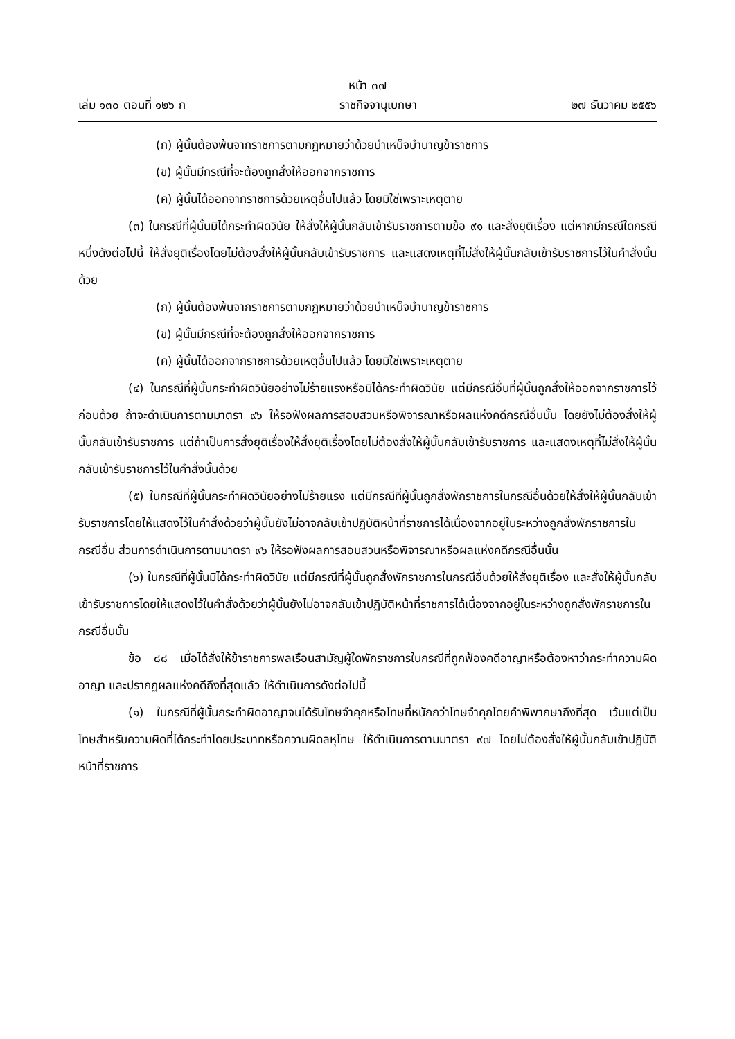หน้า ๓๗
เล่ม ๑๓๐ ตอนที่ ๑๒๖ ก ราชกิจจานุเบกษา ๒๗ ธันวาคม ๒๕๕๖
(ก) ผู้นั้นต้องพ้นจากราชการตามกฎหมายว่าด้วยบำเหน็จบำนาญข้าราชการ
(ข) ผู้นั้นมีกรณีที่จะต้องถูกสั่งให้ออกจากราชการ
(ค) ผู้นั้นได้ออกจากราชการด้วยเหตุอื่นไปแล้ว โดยมิใช่เพราะเหตุตาย
(๓) ในกรณีที่ผู้นั้นมิได้กระทำผิดวินัย ให้สั่งให้ผู้นั้นกลับเข้ารับราชการตามข้อ ๙๑ และสั่งยุติเรื่อง แต่หากมีกรณีใดกรณีหนึ่งดังต่อไปนี้ ให้สั่งยุติเรื่องโดยไม่ต้องสั่งให้ผู้นั้นกลับเข้ารับราชการ และแสดงเหตุที่ไม่สั่งให้ผู้นั้นกลับเข้ารับราชการไว้ในคำสั่งนั้นด้วย
(ก) ผู้นั้นต้องพ้นจากราชการตามกฎหมายว่าด้วยบำเหน็จบำนาญข้าราชการ
(ข) ผู้นั้นมีกรณีที่จะต้องถูกสั่งให้ออกจากราชการ
(ค) ผู้นั้นได้ออกจากราชการด้วยเหตุอื่นไปแล้ว โดยมิใช่เพราะเหตุตาย
(๔) ในกรณีที่ผู้นั้นกระทำผิดวินัยอย่างไม่ร้ายแรงหรือมิได้กระทำผิดวินัย แต่มีกรณีอื่นที่ผู้นั้นถูกสั่งให้ออกจากราชการไว้ก่อนด้วย ถ้าจะดำเนินการตามมาตรา ๙๖ ให้รอฟังผลการสอบสวนหรือพิจารณาหรือผลแห่งคดีกรณีอื่นนั้น โดยยังไม่ต้องสั่งให้ผู้นั้นกลับเข้ารับราชการ แต่ถ้าเป็นการสั่งยุติเรื่องให้สั่งยุติเรื่องโดยไม่ต้องสั่งให้ผู้นั้นกลับเข้ารับราชการ และแสดงเหตุที่ไม่สั่งให้ผู้นั้นกลับเข้ารับราชการไว้ในคำสั่งนั้นด้วย
(๕) ในกรณีที่ผู้นั้นกระทำผิดวินัยอย่างไม่ร้ายแรง แต่มีกรณีที่ผู้นั้นถูกสั่งพักราชการในกรณีอื่นด้วยให้สั่งให้ผู้นั้นกลับเข้ารับราชการโดยให้แสดงไว้ในคำสั่งด้วยว่าผู้นั้นยังไม่อาจกลับเข้าปฏิบัติหน้าที่ราชการได้เนื่องจากอยู่ในระหว่างถูกสั่งพักราชการในกรณีอื่น ส่วนการดำเนินการตามมาตรา ๙๖ ให้รอฟังผลการสอบสวนหรือพิจารณาหรือผลแห่งคดีกรณีอื่นนั้น
(๖) ในกรณีที่ผู้นั้นมิได้กระทำผิดวินัย แต่มีกรณีที่ผู้นั้นถูกสั่งพักราชการในกรณีอื่นด้วยให้สั่งยุติเรื่อง และสั่งให้ผู้นั้นกลับเข้ารับราชการโดยให้แสดงไว้ในคำสั่งด้วยว่าผู้นั้นยังไม่อาจกลับเข้าปฏิบัติหน้าที่ราชการได้เนื่องจากอยู่ในระหว่างถูกสั่งพักราชการในกรณีอื่นนั้น
ข้อ ๘๘ เมื่อได้สั่งให้ข้าราชการพลเรือนสามัญผู้ใดพักราชการในกรณีที่ถูกฟ้องคดีอาญาหรือต้องหาว่ากระทำความผิดอาญา และปรากฏผลแห่งคดีถึงที่สุดแล้ว ให้ดำเนินการดังต่อไปนี้
(๑) ในกรณีที่ผู้นั้นกระทำผิดอาญาจนได้รับโทษจำคุกหรือโทษที่หนักกว่าโทษจำคุกโดยคำพิพากษาถึงที่สุด เว้นแต่เป็นโทษสำหรับความผิดที่ได้กระทำโดยประมาทหรือความผิดลหุโทษ ให้ดำเนินการตามมาตรา ๙๗ โดยไม่ต้องสั่งให้ผู้นั้นกลับเข้าปฏิบัติหน้าที่ราชการ